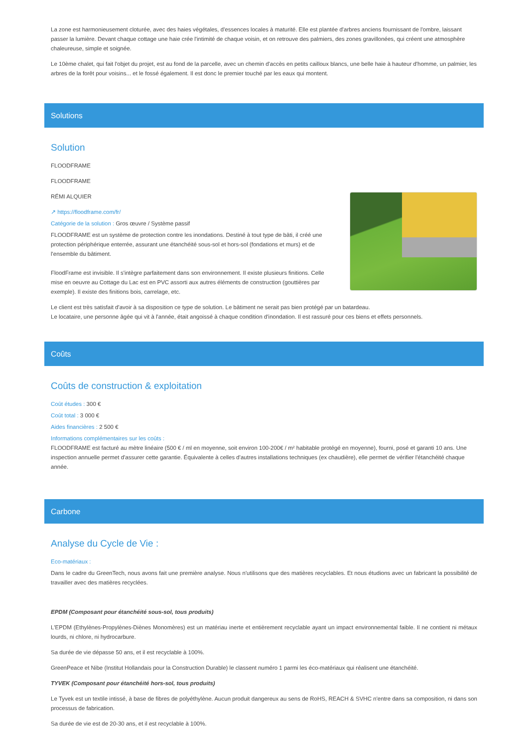La zone est harmonieusement cloturée, avec des haies végétales, d'essences locales à maturité. Elle est plantée d'arbres anciens fournissant de l'ombre, laissant passer la lumière. Devant chaque cottage une haie crée l'intimité de chaque voisin, et on retrouve des palmiers, des zones gravillonées, qui créent une atmosphère chaleureuse, simple et soignée.
Le 10ème chalet, qui fait l'objet du projet, est au fond de la parcelle, avec un chemin d'accès en petits cailloux blancs, une belle haie à hauteur d'homme, un palmier, les arbres de la forêt pour voisins... et le fossé également. Il est donc le premier touché par les eaux qui montent.
Solutions
Solution
FLOODFRAME
FLOODFRAME
RÉMI ALQUIER
↗ https://floodframe.com/fr/
Catégorie de la solution : Gros œuvre / Système passif
FLOODFRAME est un système de protection contre les inondations. Destiné à tout type de bâti, il créé une protection périphérique enterrée, assurant une étanchéité sous-sol et hors-sol (fondations et murs) et de l'ensemble du bâtiment.
FloodFrame est invisible. Il s'intègre parfaitement dans son environnement. Il existe plusieurs finitions. Celle mise en oeuvre au Cottage du Lac est en PVC assorti aux autres éléments de construction (gouttières par exemple). Il existe des finitions bois, carrelage, etc.
Le client est très satisfait d'avoir à sa disposition ce type de solution. Le bâtiment ne serait pas bien protégé par un batardeau.
Le locataire, une personne âgée qui vit à l'année, était angoissé à chaque condition d'inondation. Il est rassuré pour ces biens et effets personnels.
Coûts
Coûts de construction & exploitation
Coût études : 300 €
Coût total : 3 000 €
Aides financières : 2 500 €
Informations complémentaires sur les coûts :
FLOODFRAME est facturé au mètre linéaire (500 € / ml en moyenne, soit environ 100-200€ / m² habitable protégé en moyenne), fourni, posé et garanti 10 ans. Une inspection annuelle permet d'assurer cette garantie. Équivalente à celles d'autres installations techniques (ex chaudière), elle permet de vérifier l'étanchéité chaque année.
Carbone
Analyse du Cycle de Vie :
Eco-matériaux :
Dans le cadre du GreenTech, nous avons fait une première analyse. Nous n'utilisons que des matières recyclables. Et nous étudions avec un fabricant la possibilité de travailler avec des matières recyclées.
EPDM (Composant pour étanchéité sous-sol, tous produits)
L'EPDM (Ethylènes-Propylènes-Diènes Monomères) est un matériau inerte et entièrement recyclable ayant un impact environnemental faible. Il ne contient ni métaux lourds, ni chlore, ni hydrocarbure.
Sa durée de vie dépasse 50 ans, et il est recyclable à 100%.
GreenPeace et Nibe (Institut Hollandais pour la Construction Durable) le classent numéro 1 parmi les éco-matériaux qui réalisent une étanchéité.
TYVEK (Composant pour étanchéité hors-sol, tous produits)
Le Tyvek est un textile intissé, à base de fibres de polyéthylène. Aucun produit dangereux au sens de RoHS, REACH & SVHC n'entre dans sa composition, ni dans son processus de fabrication.
Sa durée de vie est de 20-30 ans, et il est recyclable à 100%.